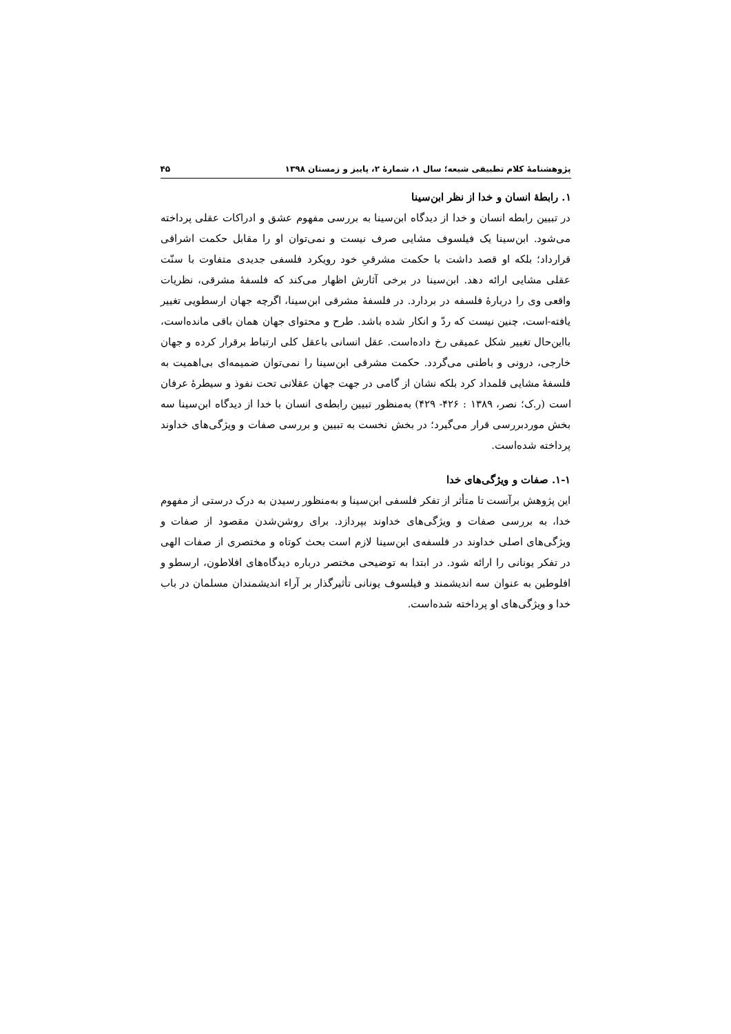پژوهشنامهٔ کلام تطبیقی شیعه؛ سال ۱، شمارهٔ ۲، پاییز و زمستان ۱۳۹۸ ۴۵
۱. رابطهٔ انسان و خدا از نظر ابن‌سینا
در تبیین رابطه انسان و خدا از دیدگاه ابن‌سینا به بررسی مفهوم عشق و ادراکات عقلی پرداخته می‌شود. ابن‌سینا یک فیلسوف مشایی صرف نیست و نمی‌توان او را مقابل حکمت اشراقی قرارداد؛ بلکه او قصد داشت با حکمت مشرقیِ خود رویکرد فلسفی جدیدی متفاوت با سنّت عقلی مشایی ارائه دهد. ابن‌سینا در برخی آثارش اظهار می‌کند که فلسفهٔ مشرقی، نظریات واقعی وی را دربارهٔ فلسفه در بردارد. در فلسفهٔ مشرقی ابن‌سینا، اگرچه جهان ارسطویی تغییر یافته-است، چنین نیست که ردّ و انکار شده باشد. طرح و محتوای جهان همان باقی مانده‌است، بااین‌حال تغییر شکل عمیقی رخ داده‌است. عقل انسانی باعقل کلی ارتباط برقرار کرده و جهان خارجی، درونی و باطنی می‌گردد. حکمت مشرقی ابن‌سینا را نمی‌توان ضمیمه‌ای بی‌اهمیت به فلسفهٔ مشایی قلمداد کرد بلکه نشان از گامی در جهت جهان عقلانی تحت نفوذ و سیطرهٔ عرفان است (ر.ک؛ نصر، ۱۳۸۹ : ۴۲۶- ۴۲۹) به‌منظور تبیین رابطه‌ی انسان با خدا از دیدگاه ابن‌سینا سه بخش موردبررسی قرار می‌گیرد؛ در بخش نخست به تبیین و بررسی صفات و ویژگی‌های خداوند پرداخته شده‌است.
۱-۱. صفات و ویژگی‌های خدا
این پژوهش برآنست تا متأثر از تفکر فلسفی ابن‌سینا و به‌منظور رسیدن به درک درستی از مفهوم خدا، به بررسی صفات و ویژگی‌های خداوند بپردازد. برای روشن‌شدن مقصود از صفات و ویژگی‌های اصلی خداوند در فلسفه‌ی ابن‌سینا لازم است بحث کوتاه و مختصری از صفات الهی در تفکر یونانی را ارائه شود. در ابتدا به توضیحی مختصر درباره دیدگاه‌های افلاطون، ارسطو و افلوطین به عنوان سه اندیشمند و فیلسوف یونانی تأثیرگذار بر آراء اندیشمندان مسلمان در باب خدا و ویژگی‌های او پرداخته شده‌است.